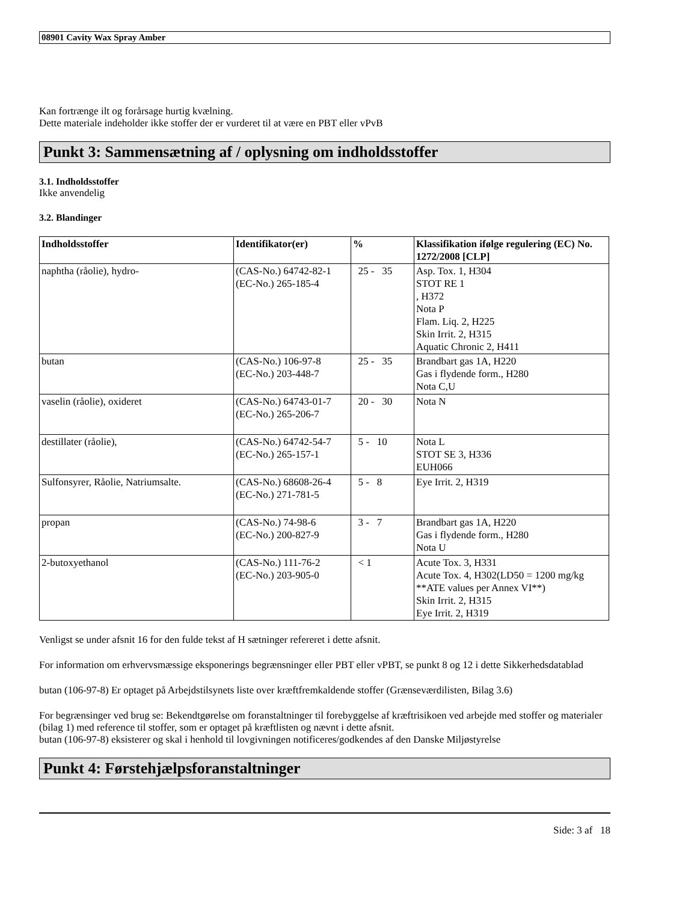08901 Cavity Wax Spray Amber
Kan fortrænge ilt og forårsage hurtig kvælning.
Dette materiale indeholder ikke stoffer der er vurderet til at være en PBT eller vPvB
Punkt 3: Sammensætning af / oplysning om indholdsstoffer
3.1. Indholdsstoffer
Ikke anvendelig
3.2. Blandinger
| Indholdsstoffer | Identifikator(er) | % | Klassifikation ifølge regulering (EC) No. 1272/2008 [CLP] |
| --- | --- | --- | --- |
| naphtha (råolie), hydro- | (CAS-No.) 64742-82-1 (EC-No.) 265-185-4 | 25 - 35 | Asp. Tox. 1, H304 STOT RE 1 , H372 Nota P Flam. Liq. 2, H225 Skin Irrit. 2, H315 Aquatic Chronic 2, H411 |
| butan | (CAS-No.) 106-97-8 (EC-No.) 203-448-7 | 25 - 35 | Brandbart gas 1A, H220 Gas i flydende form., H280 Nota C,U |
| vaselin (råolie), oxideret | (CAS-No.) 64743-01-7 (EC-No.) 265-206-7 | 20 - 30 | Nota N |
| destillater (råolie), | (CAS-No.) 64742-54-7 (EC-No.) 265-157-1 | 5 - 10 | Nota L STOT SE 3, H336 EUH066 |
| Sulfonsyrer, Råolie, Natriumsalte. | (CAS-No.) 68608-26-4 (EC-No.) 271-781-5 | 5 - 8 | Eye Irrit. 2, H319 |
| propan | (CAS-No.) 74-98-6 (EC-No.) 200-827-9 | 3 - 7 | Brandbart gas 1A, H220 Gas i flydende form., H280 Nota U |
| 2-butoxyethanol | (CAS-No.) 111-76-2 (EC-No.) 203-905-0 | < 1 | Acute Tox. 3, H331 Acute Tox. 4, H302(LD50 = 1200 mg/kg **ATE values per Annex VI**) Skin Irrit. 2, H315 Eye Irrit. 2, H319 |
Venligst se under afsnit 16 for den fulde tekst af H sætninger refereret i dette afsnit.
For information om erhvervsmæssige eksponerings begrænsninger eller PBT eller vPBT, se punkt 8 og 12 i dette Sikkerhedsdatablad
butan (106-97-8) Er optaget på Arbejdstilsynets liste over kræftfremkaldende stoffer (Grænseværdilisten, Bilag 3.6)
For begrænsinger ved brug se: Bekendtgørelse om foranstaltninger til forebyggelse af kræftrisikoen ved arbejde med stoffer og materialer (bilag 1) med reference til stoffer, som er optaget på kræftlisten og nævnt i dette afsnit.
butan (106-97-8) eksisterer og skal i henhold til lovgivningen notificeres/godkendes af den Danske Miljøstyrelse
Punkt 4: Førstehjælpsforanstaltninger
Side: 3 af 18